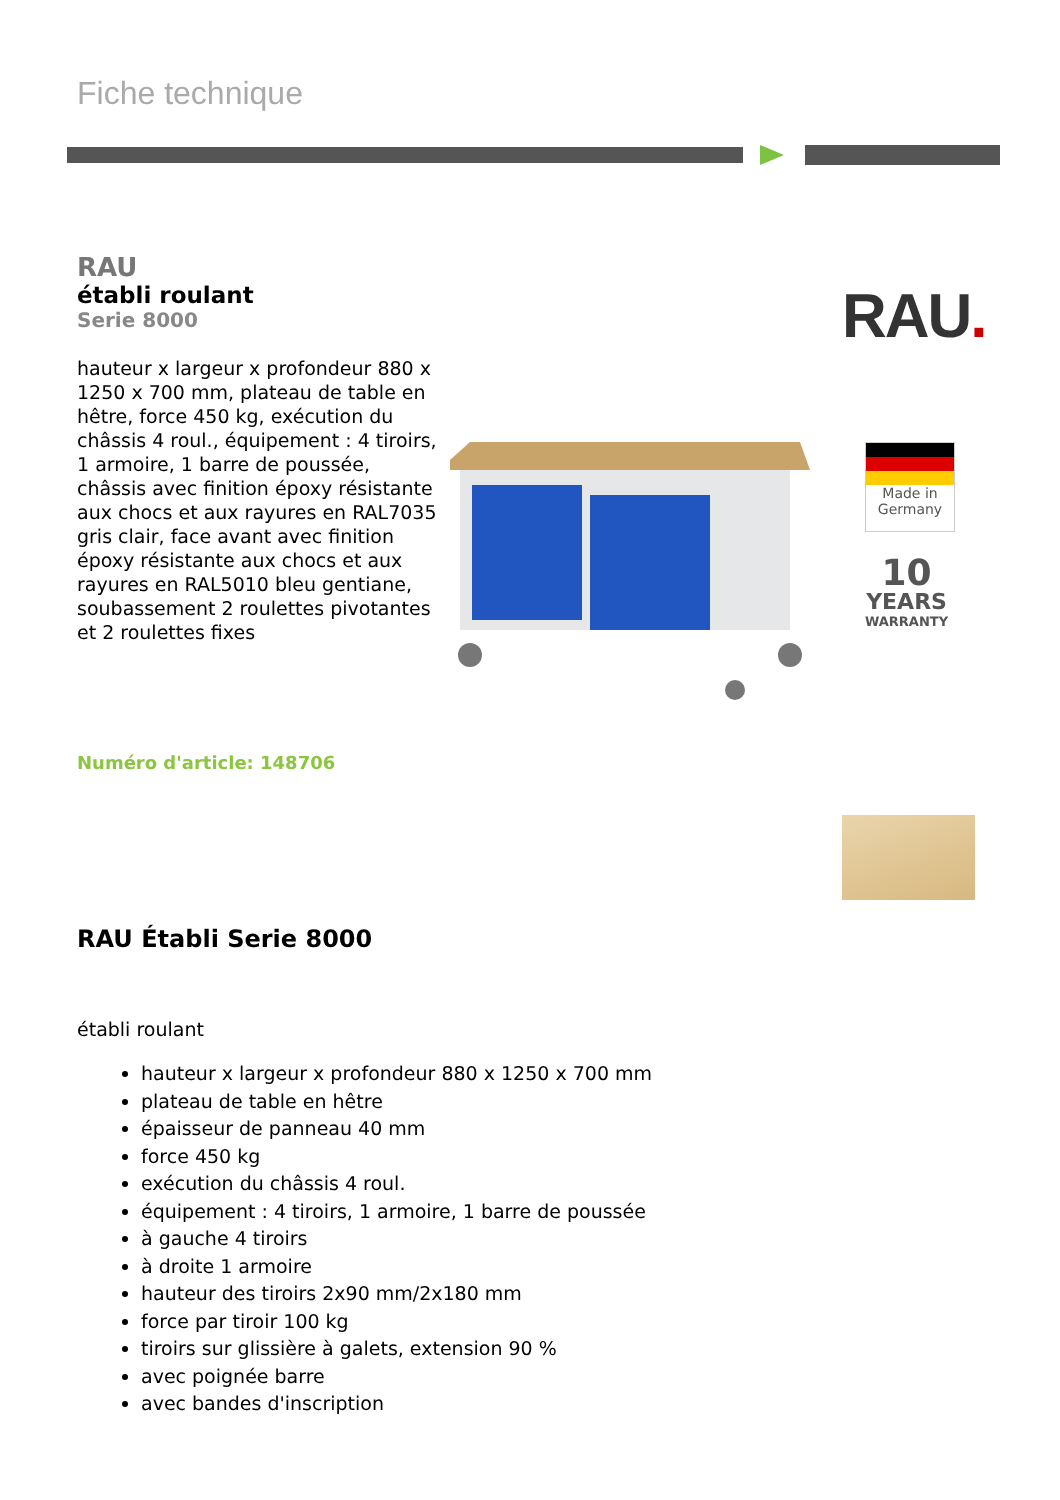Fiche technique
RAU
établi roulant
Serie 8000
hauteur x largeur x profondeur 880 x 1250 x 700 mm, plateau de table en hêtre, force 450 kg, exécution du châssis 4 roul., équipement : 4 tiroirs, 1 armoire, 1 barre de poussée, châssis avec finition époxy résistante aux chocs et aux rayures en RAL7035 gris clair, face avant avec finition époxy résistante aux chocs et aux rayures en RAL5010 bleu gentiane, soubassement 2 roulettes pivotantes et 2 roulettes fixes
Numéro d'article: 148706
RAU.
Made in
Germany
10
YEARS
WARRANTY
RAU Établi Serie 8000
établi roulant
hauteur x largeur x profondeur 880 x 1250 x 700 mm
plateau de table en hêtre
épaisseur de panneau 40 mm
force 450 kg
exécution du châssis 4 roul.
équipement : 4 tiroirs, 1 armoire, 1 barre de poussée
à gauche 4 tiroirs
à droite 1 armoire
hauteur des tiroirs 2x90 mm/2x180 mm
force par tiroir 100 kg
tiroirs sur glissière à galets, extension 90 %
avec poignée barre
avec bandes d'inscription